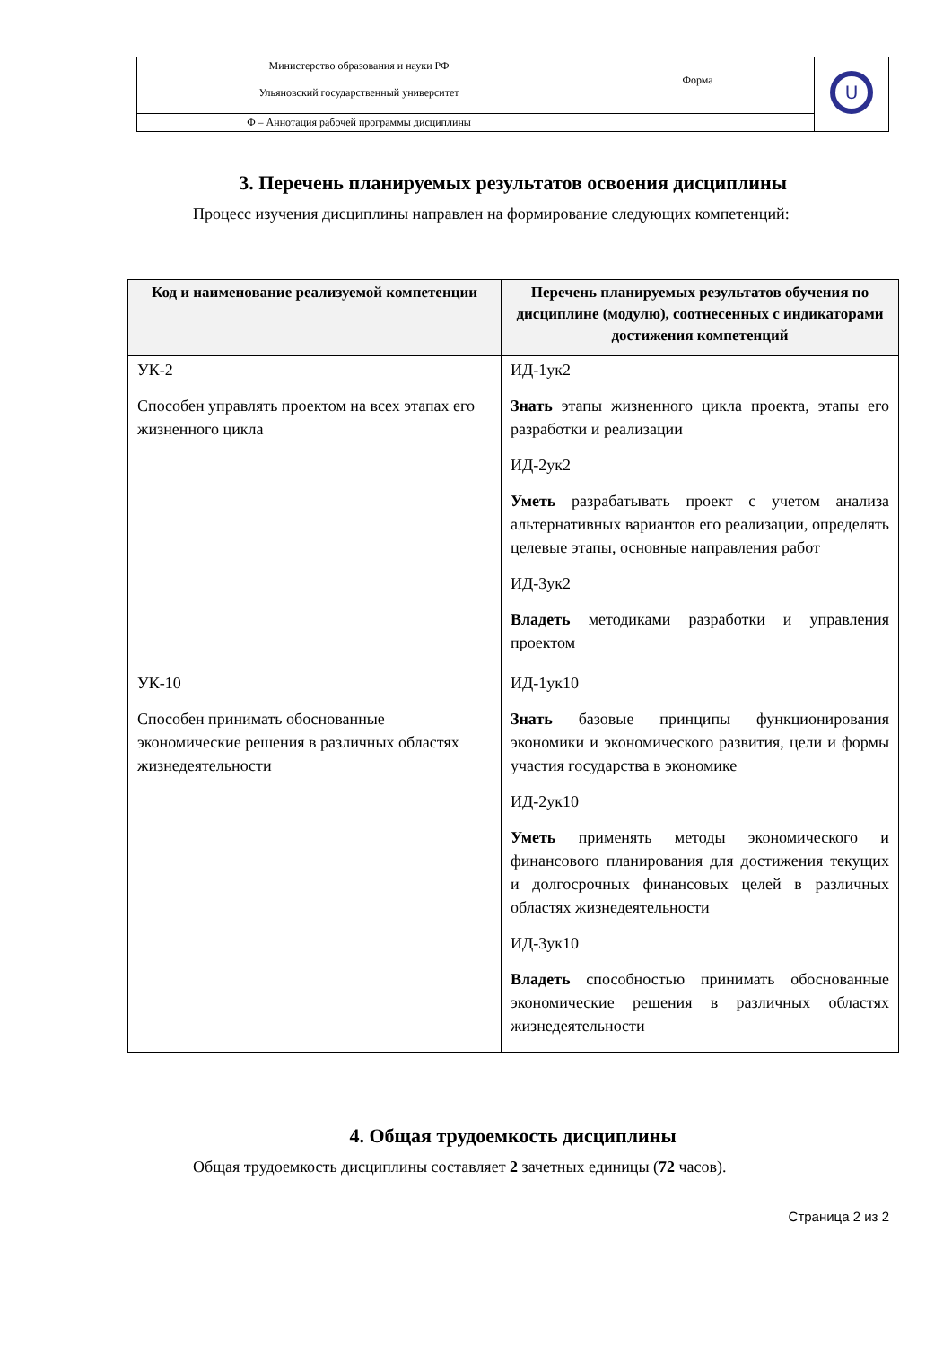| Министерство образования и науки РФ Ульяновский государственный университет | Форма | U |
| Ф – Аннотация рабочей программы дисциплины | | |
3. Перечень планируемых результатов освоения дисциплины
Процесс изучения дисциплины направлен на формирование следующих компетенций:
| Код и наименование реализуемой компетенции | Перечень планируемых результатов обучения по дисциплине (модулю), соотнесенных с индикаторами достижения компетенций |
| --- | --- |
| УК-2 Способен управлять проектом на всех этапах его жизненного цикла | ИД-1ук2 Знать этапы жизненного цикла проекта, этапы его разработки и реализации ИД-2ук2 Уметь разрабатывать проект с учетом анализа альтернативных вариантов его реализации, определять целевые этапы, основные направления работ ИД-3ук2 Владеть методиками разработки и управления проектом |
| УК-10 Способен принимать обоснованные экономические решения в различных областях жизнедеятельности | ИД-1ук10 Знать базовые принципы функционирования экономики и экономического развития, цели и формы участия государства в экономике ИД-2ук10 Уметь применять методы экономического и финансового планирования для достижения текущих и долгосрочных финансовых целей в различных областях жизнедеятельности ИД-3ук10 Владеть способностью принимать обоснованные экономические решения в различных областях жизнедеятельности |
4. Общая трудоемкость дисциплины
Общая трудоемкость дисциплины составляет 2 зачетных единицы (72 часов).
Страница 2 из 2